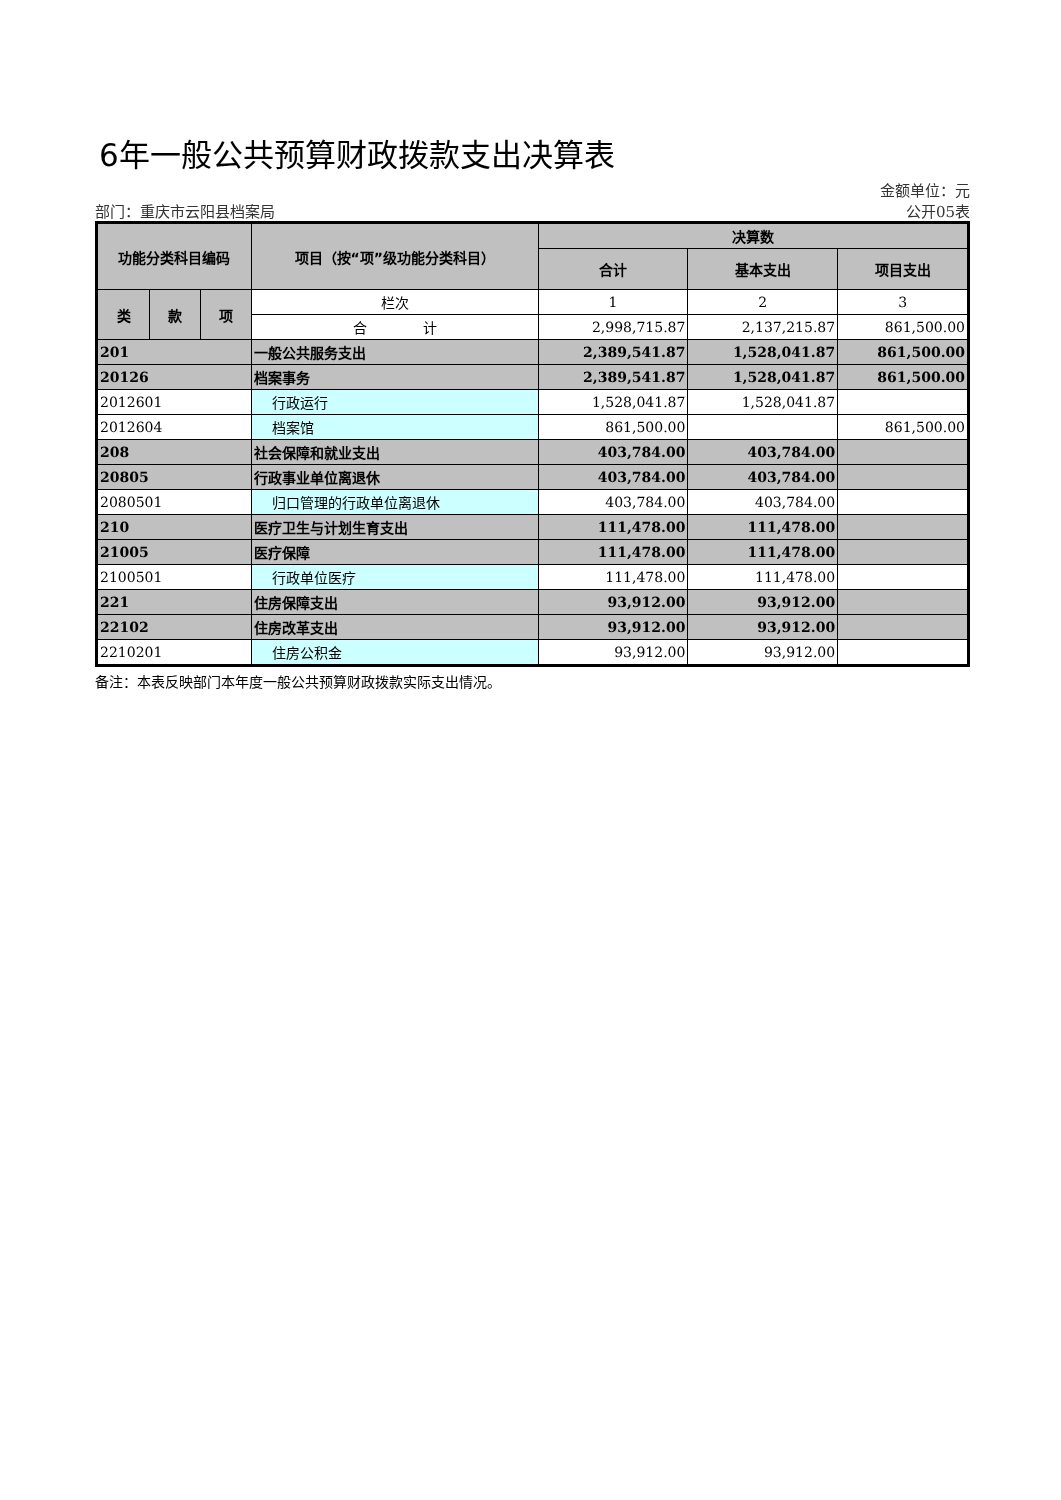6年一般公共预算财政拨款支出决算表
金额单位：元
部门：重庆市云阳县档案局 公开05表
| 功能分类科目编码 | | | 项目（按“项”级功能分类科目） | 决算数 | | |
| --- | --- | --- | --- | --- | --- | --- |
| | | | | 合计 | 基本支出 | 项目支出 |
| 类 | 款 | 项 | 栏次 | 1 | 2 | 3 |
| | | | 合 计 | 2,998,715.87 | 2,137,215.87 | 861,500.00 |
| 201 | | | 一般公共服务支出 | 2,389,541.87 | 1,528,041.87 | 861,500.00 |
| 20126 | | | 档案事务 | 2,389,541.87 | 1,528,041.87 | 861,500.00 |
| 2012601 | | | 行政运行 | 1,528,041.87 | 1,528,041.87 | |
| 2012604 | | | 档案馆 | 861,500.00 | | 861,500.00 |
| 208 | | | 社会保障和就业支出 | 403,784.00 | 403,784.00 | |
| 20805 | | | 行政事业单位离退休 | 403,784.00 | 403,784.00 | |
| 2080501 | | | 归口管理的行政单位离退休 | 403,784.00 | 403,784.00 | |
| 210 | | | 医疗卫生与计划生育支出 | 111,478.00 | 111,478.00 | |
| 21005 | | | 医疗保障 | 111,478.00 | 111,478.00 | |
| 2100501 | | | 行政单位医疗 | 111,478.00 | 111,478.00 | |
| 221 | | | 住房保障支出 | 93,912.00 | 93,912.00 | |
| 22102 | | | 住房改革支出 | 93,912.00 | 93,912.00 | |
| 2210201 | | | 住房公积金 | 93,912.00 | 93,912.00 | |
备注：本表反映部门本年度一般公共预算财政拨款实际支出情况。